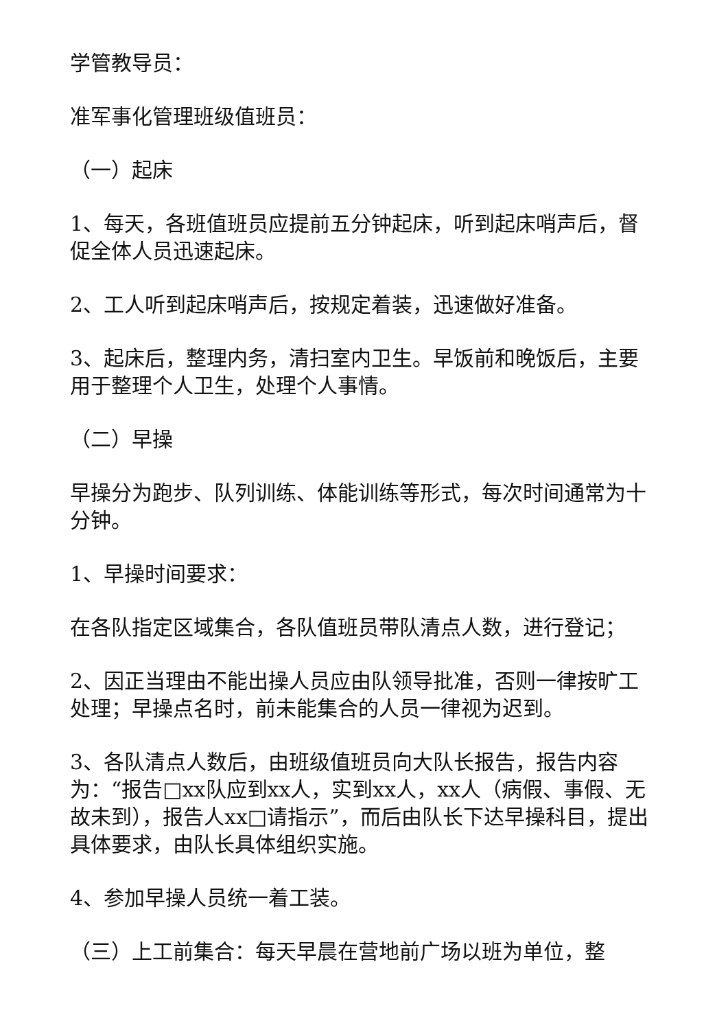学管教导员：
准军事化管理班级值班员：
（一）起床
1、每天，各班值班员应提前五分钟起床，听到起床哨声后，督促全体人员迅速起床。
2、工人听到起床哨声后，按规定着装，迅速做好准备。
3、起床后，整理内务，清扫室内卫生。早饭前和晚饭后，主要用于整理个人卫生，处理个人事情。
（二）早操
早操分为跑步、队列训练、体能训练等形式，每次时间通常为十分钟。
1、早操时间要求：
在各队指定区域集合，各队值班员带队清点人数，进行登记；
2、因正当理由不能出操人员应由队领导批准，否则一律按旷工处理；早操点名时，前未能集合的人员一律视为迟到。
3、各队清点人数后，由班级值班员向大队长报告，报告内容为：“报告□xx队应到xx人，实到xx人，xx人（病假、事假、无故未到），报告人xx□请指示”，而后由队长下达早操科目，提出具体要求，由队长具体组织实施。
4、参加早操人员统一着工装。
（三）上工前集合：每天早晨在营地前广场以班为单位，整